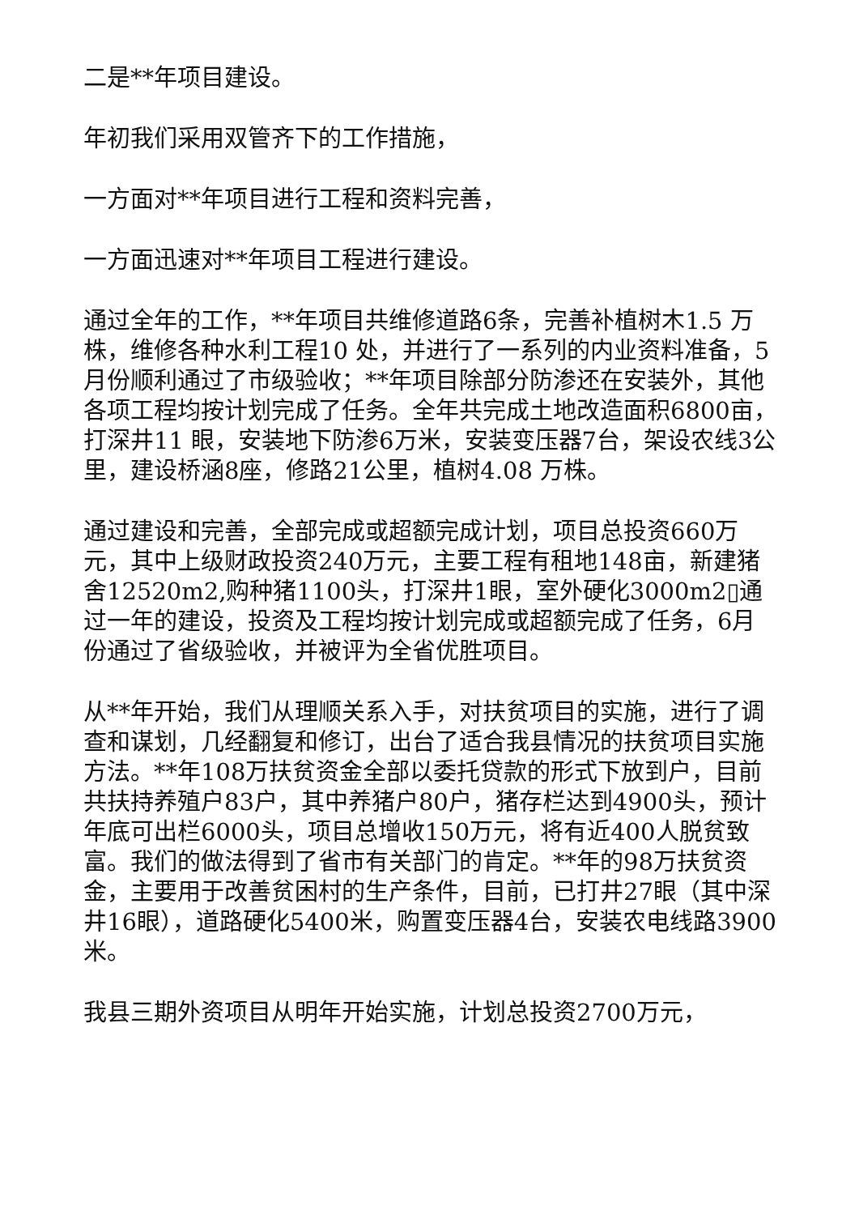二是**年项目建设。
年初我们采用双管齐下的工作措施，
一方面对**年项目进行工程和资料完善，
一方面迅速对**年项目工程进行建设。
通过全年的工作，**年项目共维修道路6条，完善补植树木1.5 万株，维修各种水利工程10 处，并进行了一系列的内业资料准备，5月份顺利通过了市级验收；**年项目除部分防渗还在安装外，其他各项工程均按计划完成了任务。全年共完成土地改造面积6800亩，打深井11 眼，安装地下防渗6万米，安装变压器7台，架设农线3公里，建设桥涵8座，修路21公里，植树4.08 万株。
通过建设和完善，全部完成或超额完成计划，项目总投资660万元，其中上级财政投资240万元，主要工程有租地148亩，新建猪舍12520m2,购种猪1100头，打深井1眼，室外硬化3000m2▯通过一年的建设，投资及工程均按计划完成或超额完成了任务，6月份通过了省级验收，并被评为全省优胜项目。
从**年开始，我们从理顺关系入手，对扶贫项目的实施，进行了调查和谋划，几经翻复和修订，出台了适合我县情况的扶贫项目实施方法。**年108万扶贫资金全部以委托贷款的形式下放到户，目前共扶持养殖户83户，其中养猪户80户，猪存栏达到4900头，预计年底可出栏6000头，项目总增收150万元，将有近400人脱贫致富。我们的做法得到了省市有关部门的肯定。**年的98万扶贫资金，主要用于改善贫困村的生产条件，目前，已打井27眼（其中深井16眼），道路硬化5400米，购置变压器4台，安装农电线路3900米。
我县三期外资项目从明年开始实施，计划总投资2700万元，